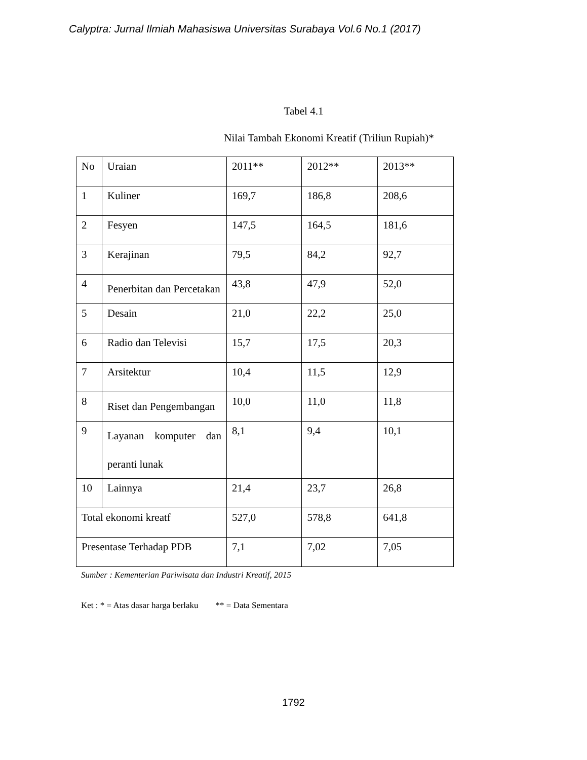Calyptra: Jurnal Ilmiah Mahasiswa Universitas Surabaya Vol.6 No.1 (2017)
Tabel 4.1
Nilai Tambah Ekonomi Kreatif (Triliun Rupiah)*
| No | Uraian | 2011** | 2012** | 2013** |
| 1 | Kuliner | 169,7 | 186,8 | 208,6 |
| 2 | Fesyen | 147,5 | 164,5 | 181,6 |
| 3 | Kerajinan | 79,5 | 84,2 | 92,7 |
| 4 | Penerbitan dan Percetakan | 43,8 | 47,9 | 52,0 |
| 5 | Desain | 21,0 | 22,2 | 25,0 |
| 6 | Radio dan Televisi | 15,7 | 17,5 | 20,3 |
| 7 | Arsitektur | 10,4 | 11,5 | 12,9 |
| 8 | Riset dan Pengembangan | 10,0 | 11,0 | 11,8 |
| 9 | Layanan komputer dan peranti lunak | 8,1 | 9,4 | 10,1 |
| 10 | Lainnya | 21,4 | 23,7 | 26,8 |
| Total ekonomi kreatf | | 527,0 | 578,8 | 641,8 |
| Presentase Terhadap PDB | | 7,1 | 7,02 | 7,05 |
Sumber : Kementerian Pariwisata dan Industri Kreatif, 2015
Ket : * = Atas dasar harga berlaku ** = Data Sementara
1792